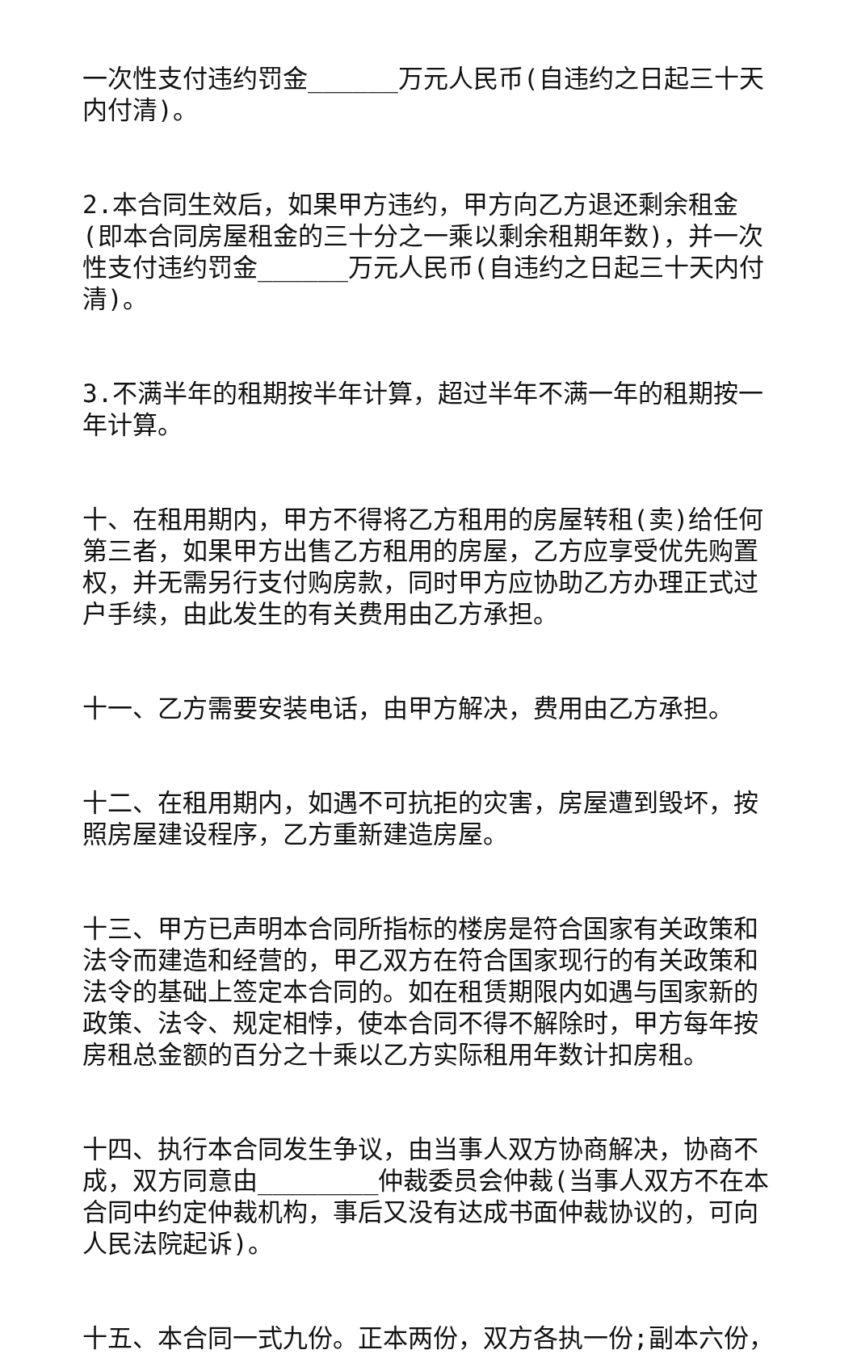一次性支付违约罚金______万元人民币(自违约之日起三十天内付清)。
2.本合同生效后，如果甲方违约，甲方向乙方退还剩余租金(即本合同房屋租金的三十分之一乘以剩余租期年数)，并一次性支付违约罚金______万元人民币(自违约之日起三十天内付清)。
3.不满半年的租期按半年计算，超过半年不满一年的租期按一年计算。
十、在租用期内，甲方不得将乙方租用的房屋转租(卖)给任何第三者，如果甲方出售乙方租用的房屋，乙方应享受优先购置权，并无需另行支付购房款，同时甲方应协助乙方办理正式过户手续，由此发生的有关费用由乙方承担。
十一、乙方需要安装电话，由甲方解决，费用由乙方承担。
十二、在租用期内，如遇不可抗拒的灾害，房屋遭到毁坏，按照房屋建设程序，乙方重新建造房屋。
十三、甲方已声明本合同所指标的楼房是符合国家有关政策和法令而建造和经营的，甲乙双方在符合国家现行的有关政策和法令的基础上签定本合同的。如在租赁期限内如遇与国家新的政策、法令、规定相悖，使本合同不得不解除时，甲方每年按房租总金额的百分之十乘以乙方实际租用年数计扣房租。
十四、执行本合同发生争议，由当事人双方协商解决，协商不成，双方同意由________仲裁委员会仲裁(当事人双方不在本合同中约定仲裁机构，事后又没有达成书面仲裁协议的，可向人民法院起诉)。
十五、本合同一式九份。正本两份，双方各执一份;副本六份，